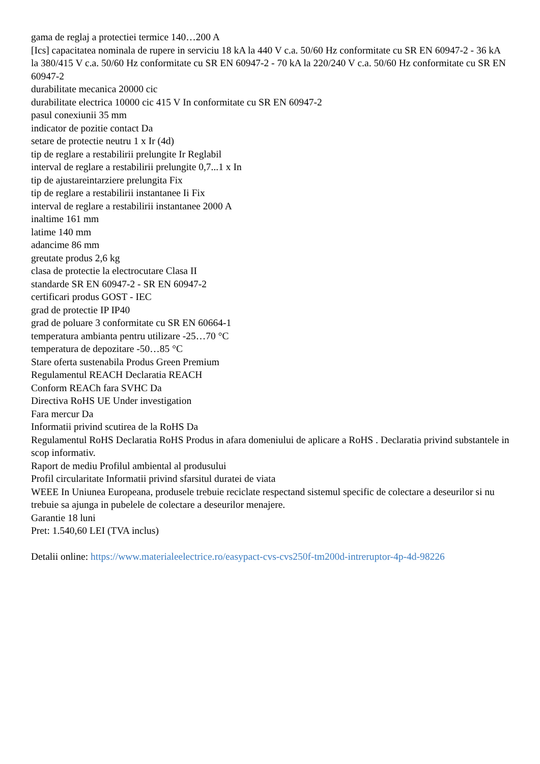gama de reglaj a protectiei termice 140…200 A
[Ics] capacitatea nominala de rupere in serviciu 18 kA la 440 V c.a. 50/60 Hz conformitate cu SR EN 60947-2 - 36 kA la 380/415 V c.a. 50/60 Hz conformitate cu SR EN 60947-2 - 70 kA la 220/240 V c.a. 50/60 Hz conformitate cu SR EN 60947-2
durabilitate mecanica 20000 cic
durabilitate electrica 10000 cic 415 V In conformitate cu SR EN 60947-2
pasul conexiunii 35 mm
indicator de pozitie contact Da
setare de protectie neutru 1 x Ir (4d)
tip de reglare a restabilirii prelungite Ir Reglabil
interval de reglare a restabilirii prelungite 0,7...1 x In
tip de ajustareintarziere prelungita Fix
tip de reglare a restabilirii instantanee Ii Fix
interval de reglare a restabilirii instantanee 2000 A
inaltime 161 mm
latime 140 mm
adancime 86 mm
greutate produs 2,6 kg
clasa de protectie la electrocutare Clasa II
standarde SR EN 60947-2 - SR EN 60947-2
certificari produs GOST - IEC
grad de protectie IP IP40
grad de poluare 3 conformitate cu SR EN 60664-1
temperatura ambianta pentru utilizare -25…70 °C
temperatura de depozitare -50…85 °C
Stare oferta sustenabila Produs Green Premium
Regulamentul REACH Declaratia REACH
Conform REACh fara SVHC Da
Directiva RoHS UE Under investigation
Fara mercur Da
Informatii privind scutirea de la RoHS Da
Regulamentul RoHS Declaratia RoHS Produs in afara domeniului de aplicare a RoHS . Declaratia privind substantele in scop informativ.
Raport de mediu Profilul ambiental al produsului
Profil circularitate Informatii privind sfarsitul duratei de viata
WEEE In Uniunea Europeana, produsele trebuie reciclate respectand sistemul specific de colectare a deseurilor si nu trebuie sa ajunga in pubelele de colectare a deseurilor menajere.
Garantie 18 luni
Pret: 1.540,60 LEI (TVA inclus)
Detalii online: https://www.materialeelectrice.ro/easypact-cvs-cvs250f-tm200d-intreruptor-4p-4d-98226